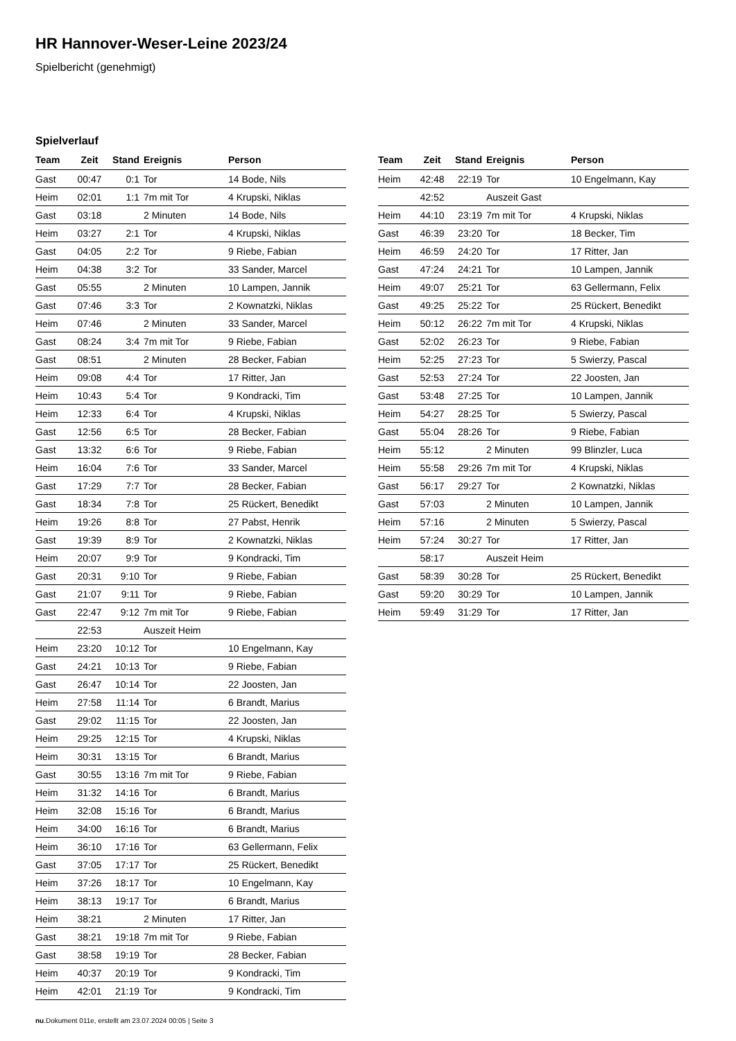HR Hannover-Weser-Leine 2023/24
Spielbericht (genehmigt)
Spielverlauf
| Team | Zeit | Stand | Ereignis | Person |
| --- | --- | --- | --- | --- |
| Gast | 00:47 | 0:1 | Tor | 14 Bode, Nils |
| Heim | 02:01 | 1:1 | 7m mit Tor | 4 Krupski, Niklas |
| Gast | 03:18 | | 2 Minuten | 14 Bode, Nils |
| Heim | 03:27 | 2:1 | Tor | 4 Krupski, Niklas |
| Gast | 04:05 | 2:2 | Tor | 9 Riebe, Fabian |
| Heim | 04:38 | 3:2 | Tor | 33 Sander, Marcel |
| Gast | 05:55 | | 2 Minuten | 10 Lampen, Jannik |
| Gast | 07:46 | 3:3 | Tor | 2 Kownatzki, Niklas |
| Heim | 07:46 | | 2 Minuten | 33 Sander, Marcel |
| Gast | 08:24 | 3:4 | 7m mit Tor | 9 Riebe, Fabian |
| Gast | 08:51 | | 2 Minuten | 28 Becker, Fabian |
| Heim | 09:08 | 4:4 | Tor | 17 Ritter, Jan |
| Heim | 10:43 | 5:4 | Tor | 9 Kondracki, Tim |
| Heim | 12:33 | 6:4 | Tor | 4 Krupski, Niklas |
| Gast | 12:56 | 6:5 | Tor | 28 Becker, Fabian |
| Gast | 13:32 | 6:6 | Tor | 9 Riebe, Fabian |
| Heim | 16:04 | 7:6 | Tor | 33 Sander, Marcel |
| Gast | 17:29 | 7:7 | Tor | 28 Becker, Fabian |
| Gast | 18:34 | 7:8 | Tor | 25 Rückert, Benedikt |
| Heim | 19:26 | 8:8 | Tor | 27 Pabst, Henrik |
| Gast | 19:39 | 8:9 | Tor | 2 Kownatzki, Niklas |
| Heim | 20:07 | 9:9 | Tor | 9 Kondracki, Tim |
| Gast | 20:31 | 9:10 | Tor | 9 Riebe, Fabian |
| Gast | 21:07 | 9:11 | Tor | 9 Riebe, Fabian |
| Gast | 22:47 | 9:12 | 7m mit Tor | 9 Riebe, Fabian |
| | 22:53 | | Auszeit Heim | |
| Heim | 23:20 | 10:12 | Tor | 10 Engelmann, Kay |
| Gast | 24:21 | 10:13 | Tor | 9 Riebe, Fabian |
| Gast | 26:47 | 10:14 | Tor | 22 Joosten, Jan |
| Heim | 27:58 | 11:14 | Tor | 6 Brandt, Marius |
| Gast | 29:02 | 11:15 | Tor | 22 Joosten, Jan |
| Heim | 29:25 | 12:15 | Tor | 4 Krupski, Niklas |
| Heim | 30:31 | 13:15 | Tor | 6 Brandt, Marius |
| Gast | 30:55 | 13:16 | 7m mit Tor | 9 Riebe, Fabian |
| Heim | 31:32 | 14:16 | Tor | 6 Brandt, Marius |
| Heim | 32:08 | 15:16 | Tor | 6 Brandt, Marius |
| Heim | 34:00 | 16:16 | Tor | 6 Brandt, Marius |
| Heim | 36:10 | 17:16 | Tor | 63 Gellermann, Felix |
| Gast | 37:05 | 17:17 | Tor | 25 Rückert, Benedikt |
| Heim | 37:26 | 18:17 | Tor | 10 Engelmann, Kay |
| Heim | 38:13 | 19:17 | Tor | 6 Brandt, Marius |
| Heim | 38:21 | | 2 Minuten | 17 Ritter, Jan |
| Gast | 38:21 | 19:18 | 7m mit Tor | 9 Riebe, Fabian |
| Gast | 38:58 | 19:19 | Tor | 28 Becker, Fabian |
| Heim | 40:37 | 20:19 | Tor | 9 Kondracki, Tim |
| Heim | 42:01 | 21:19 | Tor | 9 Kondracki, Tim |
| Team | Zeit | Stand | Ereignis | Person |
| --- | --- | --- | --- | --- |
| Heim | 42:48 | 22:19 | Tor | 10 Engelmann, Kay |
| | 42:52 | | Auszeit Gast | |
| Heim | 44:10 | 23:19 | 7m mit Tor | 4 Krupski, Niklas |
| Gast | 46:39 | 23:20 | Tor | 18 Becker, Tim |
| Heim | 46:59 | 24:20 | Tor | 17 Ritter, Jan |
| Gast | 47:24 | 24:21 | Tor | 10 Lampen, Jannik |
| Heim | 49:07 | 25:21 | Tor | 63 Gellermann, Felix |
| Gast | 49:25 | 25:22 | Tor | 25 Rückert, Benedikt |
| Heim | 50:12 | 26:22 | 7m mit Tor | 4 Krupski, Niklas |
| Gast | 52:02 | 26:23 | Tor | 9 Riebe, Fabian |
| Heim | 52:25 | 27:23 | Tor | 5 Swierzy, Pascal |
| Gast | 52:53 | 27:24 | Tor | 22 Joosten, Jan |
| Gast | 53:48 | 27:25 | Tor | 10 Lampen, Jannik |
| Heim | 54:27 | 28:25 | Tor | 5 Swierzy, Pascal |
| Gast | 55:04 | 28:26 | Tor | 9 Riebe, Fabian |
| Heim | 55:12 | | 2 Minuten | 99 Blinzler, Luca |
| Heim | 55:58 | 29:26 | 7m mit Tor | 4 Krupski, Niklas |
| Gast | 56:17 | 29:27 | Tor | 2 Kownatzki, Niklas |
| Gast | 57:03 | | 2 Minuten | 10 Lampen, Jannik |
| Heim | 57:16 | | 2 Minuten | 5 Swierzy, Pascal |
| Heim | 57:24 | 30:27 | Tor | 17 Ritter, Jan |
| | 58:17 | | Auszeit Heim | |
| Gast | 58:39 | 30:28 | Tor | 25 Rückert, Benedikt |
| Gast | 59:20 | 30:29 | Tor | 10 Lampen, Jannik |
| Heim | 59:49 | 31:29 | Tor | 17 Ritter, Jan |
nu.Dokument 011e, erstellt am 23.07.2024 00:05 | Seite 3